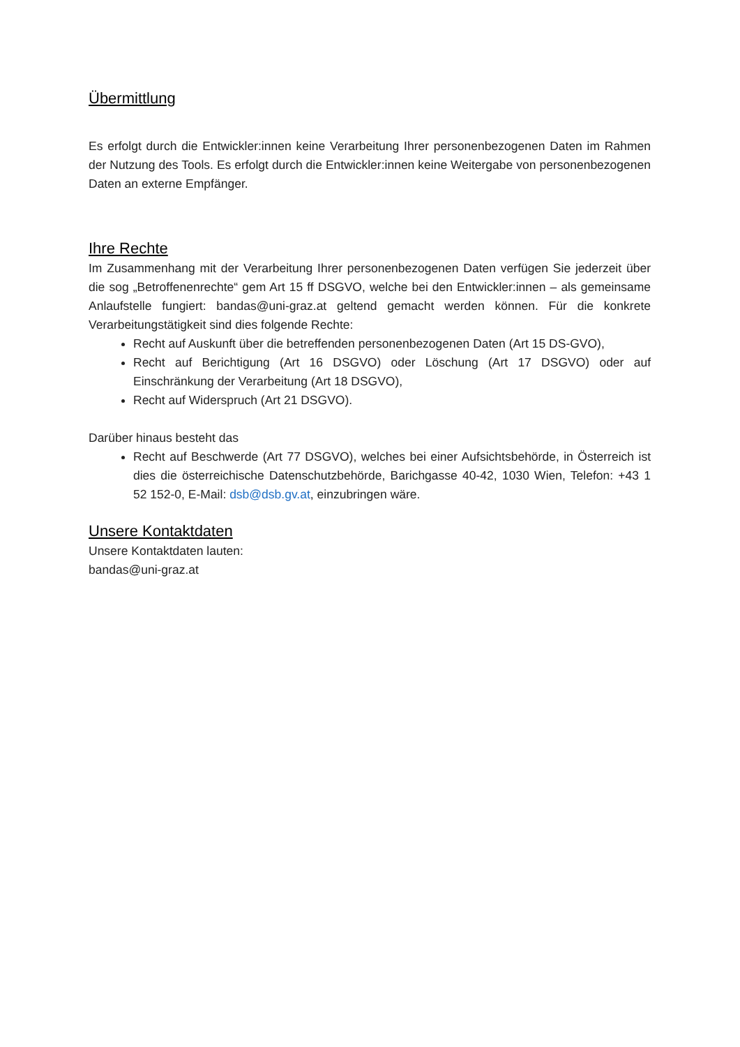Übermittlung
Es erfolgt durch die Entwickler:innen keine Verarbeitung Ihrer personenbezogenen Daten im Rahmen der Nutzung des Tools. Es erfolgt durch die Entwickler:innen keine Weitergabe von personenbezogenen Daten an externe Empfänger.
Ihre Rechte
Im Zusammenhang mit der Verarbeitung Ihrer personenbezogenen Daten verfügen Sie jederzeit über die sog „Betroffenenrechte“ gem Art 15 ff DSGVO, welche bei den Entwickler:innen – als gemeinsame Anlaufstelle fungiert: bandas@uni-graz.at geltend gemacht werden können. Für die konkrete Verarbeitungstätigkeit sind dies folgende Rechte:
Recht auf Auskunft über die betreffenden personenbezogenen Daten (Art 15 DS-GVO),
Recht auf Berichtigung (Art 16 DSGVO) oder Löschung (Art 17 DSGVO) oder auf Einschränkung der Verarbeitung (Art 18 DSGVO),
Recht auf Widerspruch (Art 21 DSGVO).
Darüber hinaus besteht das
Recht auf Beschwerde (Art 77 DSGVO), welches bei einer Aufsichtsbehörde, in Österreich ist dies die österreichische Datenschutzbehörde, Barichgasse 40-42, 1030 Wien, Telefon: +43 1 52 152-0, E-Mail: dsb@dsb.gv.at, einzubringen wäre.
Unsere Kontaktdaten
Unsere Kontaktdaten lauten:
bandas@uni-graz.at